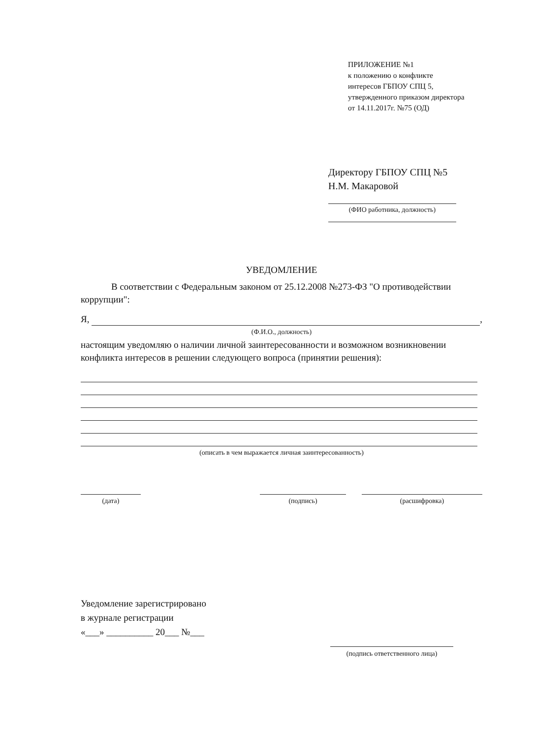ПРИЛОЖЕНИЕ №1
к положению о конфликте
интересов ГБПОУ СПЦ 5,
утвержденного приказом директора
от 14.11.2017г. №75 (ОД)
Директору ГБПОУ СПЦ №5
Н.М. Макаровой
(ФИО работника, должность)
УВЕДОМЛЕНИЕ
В соответствии с Федеральным законом от 25.12.2008 №273-ФЗ "О противодействии коррупции":
Я, ,
(Ф.И.О., должность)
настоящим уведомляю о наличии личной заинтересованности и возможном возникновении конфликта интересов в решении следующего вопроса (принятии решения):
(описать в чем выражается личная заинтересованность)
(дата) (подпись) (расшифровка)
Уведомление зарегистрировано
в журнале регистрации
«___» __________ 20___ №___
(подпись ответственного лица)